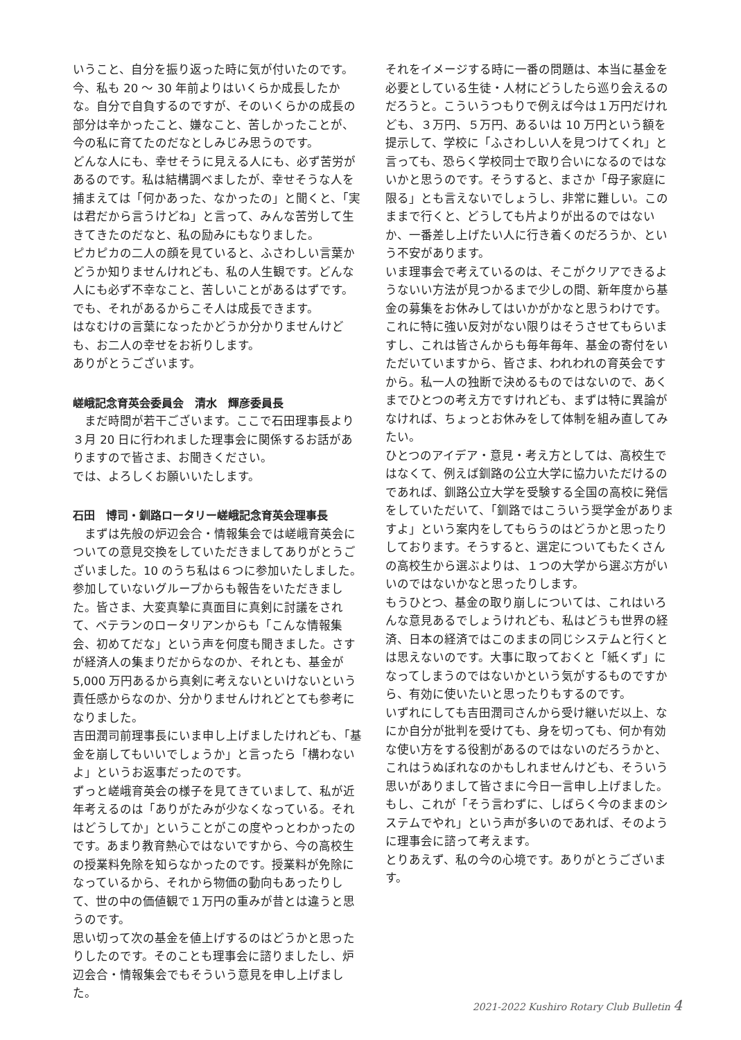いうこと、自分を振り返った時に気が付いたのです。今、私も 20 〜 30 年前よりはいくらか成長したかな。自分で自負するのですが、そのいくらかの成長の部分は辛かったこと、嫌なこと、苦しかったことが、今の私に育てたのだなとしみじみ思うのです。
どんな人にも、幸せそうに見える人にも、必ず苦労があるのです。私は結構調べましたが、幸せそうな人を捕まえては「何かあった、なかったの」と聞くと、「実は君だから言うけどね」と言って、みんな苦労して生きてきたのだなと、私の励みにもなりました。
ピカピカの二人の顔を見ていると、ふさわしい言葉かどうか知りませんけれども、私の人生観です。どんな人にも必ず不幸なこと、苦しいことがあるはずです。でも、それがあるからこそ人は成長できます。
はなむけの言葉になったかどうか分かりませんけども、お二人の幸せをお祈りします。
ありがとうございます。
嵯峨記念育英会委員会　清水　輝彦委員長
まだ時間が若干ございます。ここで石田理事長より３月 20 日に行われました理事会に関係するお話がありますので皆さま、お聞きください。
では、よろしくお願いいたします。
石田　博司・釧路ロータリー嵯峨記念育英会理事長
まずは先般の炉辺会合・情報集会では嵯峨育英会についての意見交換をしていただきましてありがとうございました。10 のうち私は６つに参加いたしました。参加していないグループからも報告をいただきました。皆さま、大変真摯に真面目に真剣に討議をされて、ベテランのロータリアンからも「こんな情報集会、初めてだな」という声を何度も聞きました。さすが経済人の集まりだからなのか、それとも、基金が 5,000 万円あるから真剣に考えないといけないという責任感からなのか、分かりませんけれどとても参考になりました。
吉田潤司前理事長にいま申し上げましたけれども、「基金を崩してもいいでしょうか」と言ったら「構わないよ」というお返事だったのです。
ずっと嵯峨育英会の様子を見てきていまして、私が近年考えるのは「ありがたみが少なくなっている。それはどうしてか」ということがこの度やっとわかったのです。あまり教育熱心ではないですから、今の高校生の授業料免除を知らなかったのです。授業料が免除になっているから、それから物価の動向もあったりして、世の中の価値観で１万円の重みが昔とは違うと思うのです。
思い切って次の基金を値上げするのはどうかと思ったりしたのです。そのことも理事会に諮りましたし、炉辺会合・情報集会でもそういう意見を申し上げました。
それをイメージする時に一番の問題は、本当に基金を必要としている生徒・人材にどうしたら巡り会えるのだろうと。こういうつもりで例えば今は１万円だけれども、３万円、５万円、あるいは 10 万円という額を提示して、学校に「ふさわしい人を見つけてくれ」と言っても、恐らく学校同士で取り合いになるのではないかと思うのです。そうすると、まさか「母子家庭に限る」とも言えないでしょうし、非常に難しい。このままで行くと、どうしても片よりが出るのではないか、一番差し上げたい人に行き着くのだろうか、という不安があります。
いま理事会で考えているのは、そこがクリアできるようないい方法が見つかるまで少しの間、新年度から基金の募集をお休みしてはいかがかなと思うわけです。これに特に強い反対がない限りはそうさせてもらいますし、これは皆さんからも毎年毎年、基金の寄付をいただいていますから、皆さま、われわれの育英会ですから。私一人の独断で決めるものではないので、あくまでひとつの考え方ですけれども、まずは特に異論がなければ、ちょっとお休みをして体制を組み直してみたい。
ひとつのアイデア・意見・考え方としては、高校生ではなくて、例えば釧路の公立大学に協力いただけるのであれば、釧路公立大学を受験する全国の高校に発信をしていただいて、「釧路ではこういう奨学金がありますよ」という案内をしてもらうのはどうかと思ったりしております。そうすると、選定についてもたくさんの高校生から選ぶよりは、１つの大学から選ぶ方がいいのではないかなと思ったりします。
もうひとつ、基金の取り崩しについては、これはいろんな意見あるでしょうけれども、私はどうも世界の経済、日本の経済ではこのままの同じシステムと行くとは思えないのです。大事に取っておくと「紙くず」になってしまうのではないかという気がするものですから、有効に使いたいと思ったりもするのです。
いずれにしても吉田潤司さんから受け継いだ以上、なにか自分が批判を受けても、身を切っても、何か有効な使い方をする役割があるのではないのだろうかと、これはうぬぼれなのかもしれませんけども、そういう思いがありまして皆さまに今日一言申し上げました。もし、これが「そう言わずに、しばらく今のままのシステムでやれ」という声が多いのであれば、そのように理事会に諮って考えます。
とりあえず、私の今の心境です。ありがとうございます。
2021-2022 Kushiro Rotary Club Bulletin 4